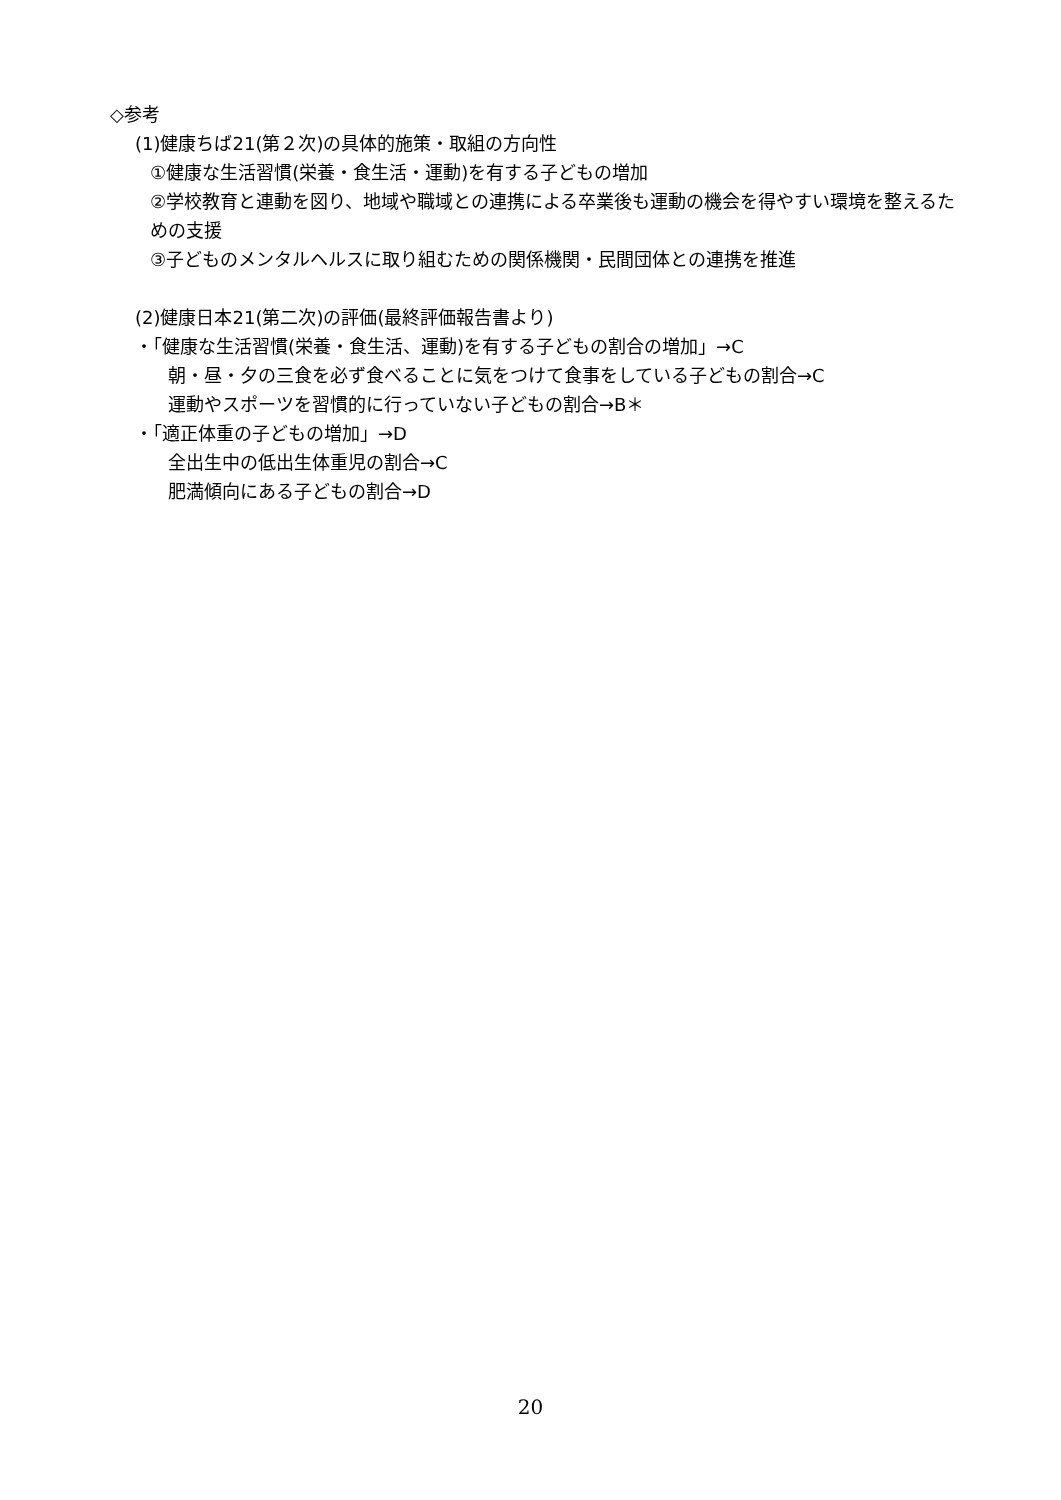◇参考
(1)健康ちば21(第２次)の具体的施策・取組の方向性
①健康な生活習慣(栄養・食生活・運動)を有する子どもの増加
②学校教育と連動を図り、地域や職域との連携による卒業後も運動の機会を得やすい環境を整えるための支援
③子どものメンタルヘルスに取り組むための関係機関・民間団体との連携を推進
(2)健康日本21(第二次)の評価(最終評価報告書より)
・「健康な生活習慣(栄養・食生活、運動)を有する子どもの割合の増加」→C
朝・昼・夕の三食を必ず食べることに気をつけて食事をしている子どもの割合→C
運動やスポーツを習慣的に行っていない子どもの割合→B＊
・「適正体重の子どもの増加」→D
全出生中の低出生体重児の割合→C
肥満傾向にある子どもの割合→D
20